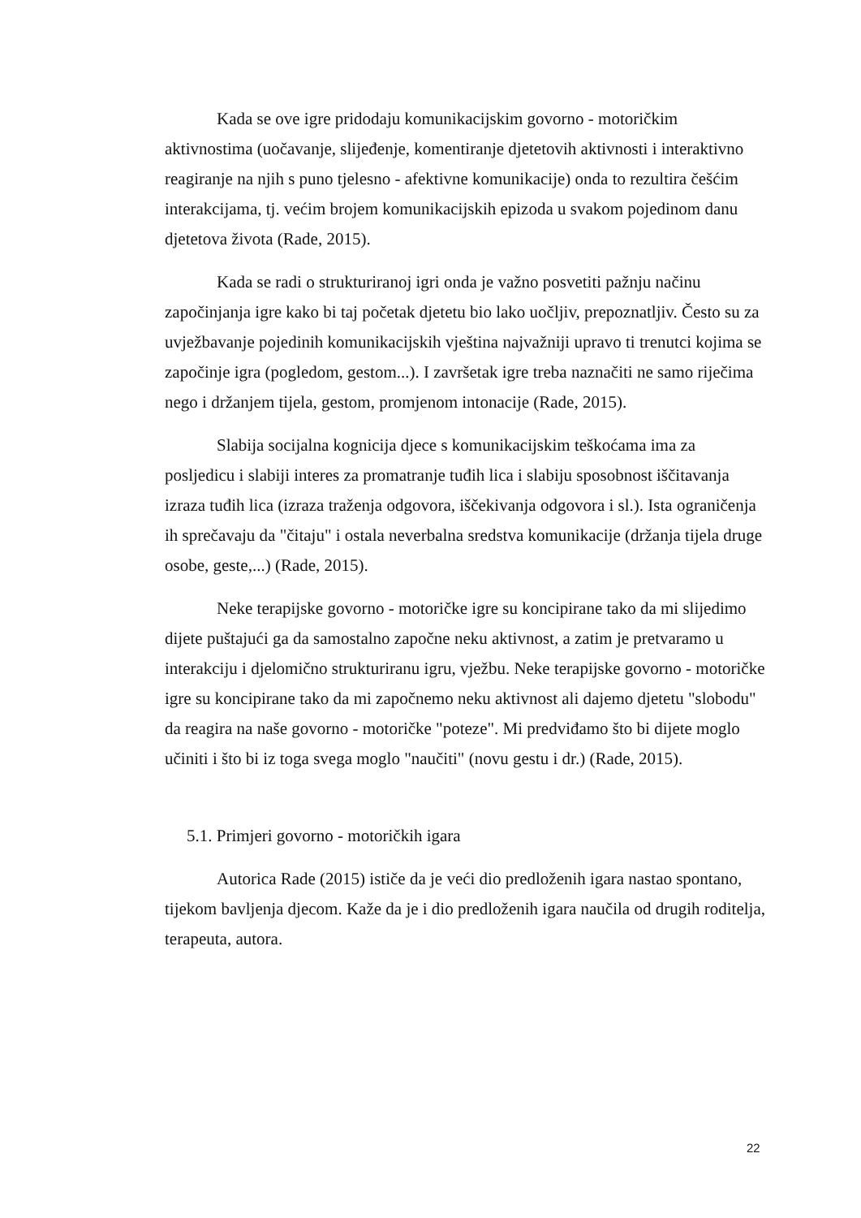Kada se ove igre pridodaju komunikacijskim govorno - motoričkim aktivnostima (uočavanje, slijeđenje, komentiranje djetetovih aktivnosti i interaktivno reagiranje na njih s puno tjelesno - afektivne komunikacije) onda to rezultira češćim interakcijama, tj. većim brojem komunikacijskih epizoda u svakom pojedinom danu djetetova života (Rade, 2015).
Kada se radi o strukturiranoj igri onda je važno posvetiti pažnju načinu započinjanja igre kako bi taj početak djetetu bio lako uočljiv, prepoznatljiv. Često su za uvježbavanje pojedinih komunikacijskih vještina najvažniji upravo ti trenutci kojima se započinje igra (pogledom, gestom...). I završetak igre treba naznačiti ne samo riječima nego i držanjem tijela, gestom, promjenom intonacije (Rade, 2015).
Slabija socijalna kognicija djece s komunikacijskim teškoćama ima za posljedicu i slabiji interes za promatranje tuđih lica i slabiju sposobnost iščitavanja izraza tuđih lica (izraza traženja odgovora, iščekivanja odgovora i sl.). Ista ograničenja ih sprečavaju da "čitaju" i ostala neverbalna sredstva komunikacije (držanja tijela druge osobe, geste,...) (Rade, 2015).
Neke terapijske govorno - motoričke igre su koncipirane tako da mi slijedimo dijete puštajući ga da samostalno započne neku aktivnost, a zatim je pretvaramo u interakciju i djelomično strukturiranu igru, vježbu. Neke terapijske govorno - motoričke igre su koncipirane tako da mi započnemo neku aktivnost ali dajemo djetetu "slobodu" da reagira na naše govorno - motoričke "poteze". Mi predviđamo što bi dijete moglo učiniti i što bi iz toga svega moglo "naučiti" (novu gestu i dr.) (Rade, 2015).
5.1. Primjeri govorno - motoričkih igara
Autorica Rade (2015) ističe da je veći dio predloženih igara nastao spontano, tijekom bavljenja djecom. Kaže da je i dio predloženih igara naučila od drugih roditelja, terapeuta, autora.
22